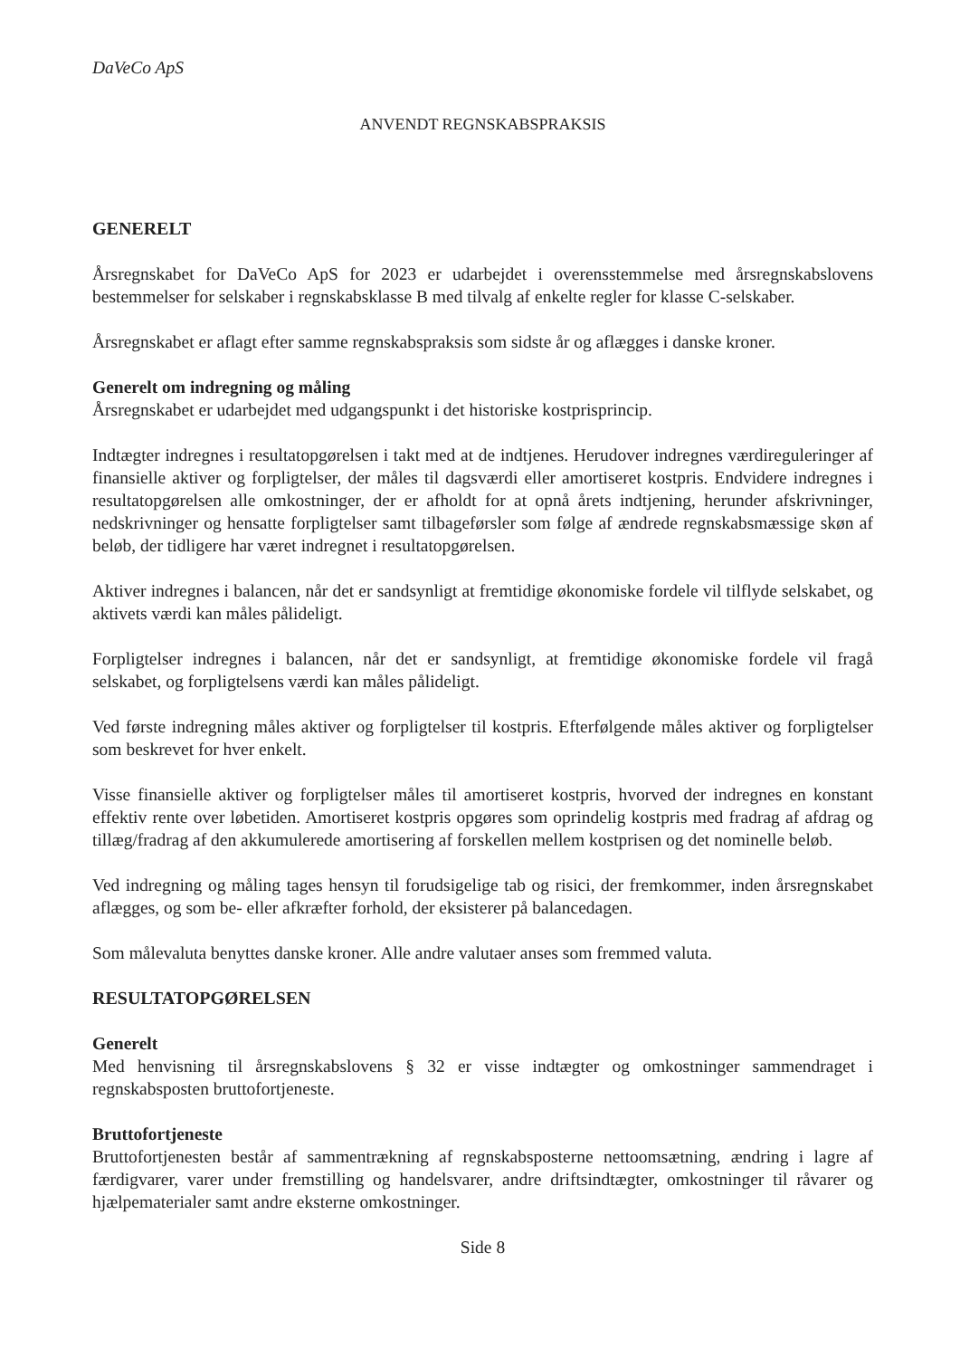DaVeCo ApS
ANVENDT REGNSKABSPRAKSIS
GENERELT
Årsregnskabet for DaVeCo ApS for 2023 er udarbejdet i overensstemmelse med årsregnskabslovens bestemmelser for selskaber i regnskabsklasse B med tilvalg af enkelte regler for klasse C-selskaber.
Årsregnskabet er aflagt efter samme regnskabspraksis som sidste år og aflægges i danske kroner.
Generelt om indregning og måling
Årsregnskabet er udarbejdet med udgangspunkt i det historiske kostprisprincip.
Indtægter indregnes i resultatopgørelsen i takt med at de indtjenes. Herudover indregnes værdireguleringer af finansielle aktiver og forpligtelser, der måles til dagsværdi eller amortiseret kostpris. Endvidere indregnes i resultatopgørelsen alle omkostninger, der er afholdt for at opnå årets indtjening, herunder afskrivninger, nedskrivninger og hensatte forpligtelser samt tilbageførsler som følge af ændrede regnskabsmæssige skøn af beløb, der tidligere har været indregnet i resultatopgørelsen.
Aktiver indregnes i balancen, når det er sandsynligt at fremtidige økonomiske fordele vil tilflyde selskabet, og aktivets værdi kan måles pålideligt.
Forpligtelser indregnes i balancen, når det er sandsynligt, at fremtidige økonomiske fordele vil fragå selskabet, og forpligtelsens værdi kan måles pålideligt.
Ved første indregning måles aktiver og forpligtelser til kostpris. Efterfølgende måles aktiver og forpligtelser som beskrevet for hver enkelt.
Visse finansielle aktiver og forpligtelser måles til amortiseret kostpris, hvorved der indregnes en konstant effektiv rente over løbetiden. Amortiseret kostpris opgøres som oprindelig kostpris med fradrag af afdrag og tillæg/fradrag af den akkumulerede amortisering af forskellen mellem kostprisen og det nominelle beløb.
Ved indregning og måling tages hensyn til forudsigelige tab og risici, der fremkommer, inden årsregnskabet aflægges, og som be- eller afkræfter forhold, der eksisterer på balancedagen.
Som målevaluta benyttes danske kroner. Alle andre valutaer anses som fremmed valuta.
RESULTATOPGØRELSEN
Generelt
Med henvisning til årsregnskabslovens § 32 er visse indtægter og omkostninger sammendraget i regnskabsposten bruttofortjeneste.
Bruttofortjeneste
Bruttofortjenesten består af sammentrækning af regnskabsposterne nettoomsætning, ændring i lagre af færdigvarer, varer under fremstilling og handelsvarer, andre driftsindtægter, omkostninger til råvarer og hjælpematerialer samt andre eksterne omkostninger.
Side 8